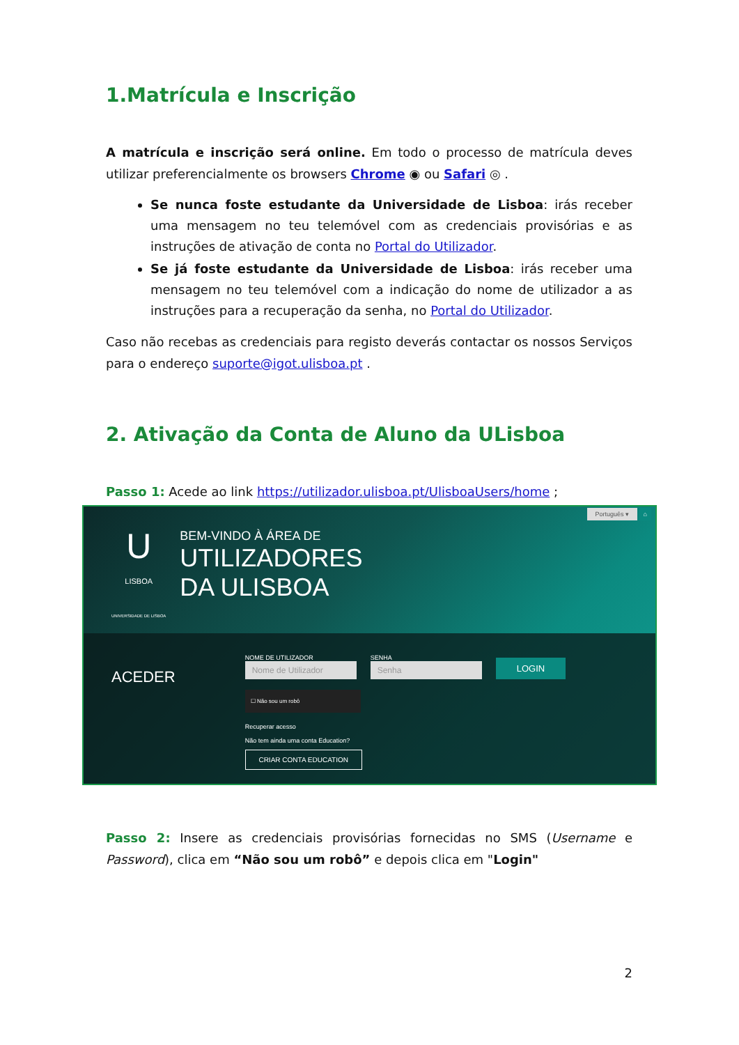1.Matrícula e Inscrição
A matrícula e inscrição será online. Em todo o processo de matrícula deves utilizar preferencialmente os browsers Chrome ◉ ou Safari ◎ .
Se nunca foste estudante da Universidade de Lisboa: irás receber uma mensagem no teu telemóvel com as credenciais provisórias e as instruções de ativação de conta no Portal do Utilizador.
Se já foste estudante da Universidade de Lisboa: irás receber uma mensagem no teu telemóvel com a indicação do nome de utilizador a as instruções para a recuperação da senha, no Portal do Utilizador.
Caso não recebas as credenciais para registo deverás contactar os nossos Serviços para o endereço suporte@igot.ulisboa.pt .
2. Ativação da Conta de Aluno da ULisboa
Passo 1: Acede ao link https://utilizador.ulisboa.pt/UlisboaUsers/home ;
Português ▾ ⌂
U
LISBOA
UNIVERSIDADE DE LISBOA
BEM-VINDO À ÁREA DE
UTILIZADORES
DA ULISBOA
ACEDER
NOME DE UTILIZADOR
Nome de Utilizador
SENHA
Senha
LOGIN
☐ Não sou um robô
Recuperar acesso
Não tem ainda uma conta Education?
CRIAR CONTA EDUCATION
Passo 2: Insere as credenciais provisórias fornecidas no SMS (Username e Password), clica em “Não sou um robô” e depois clica em "Login"
2